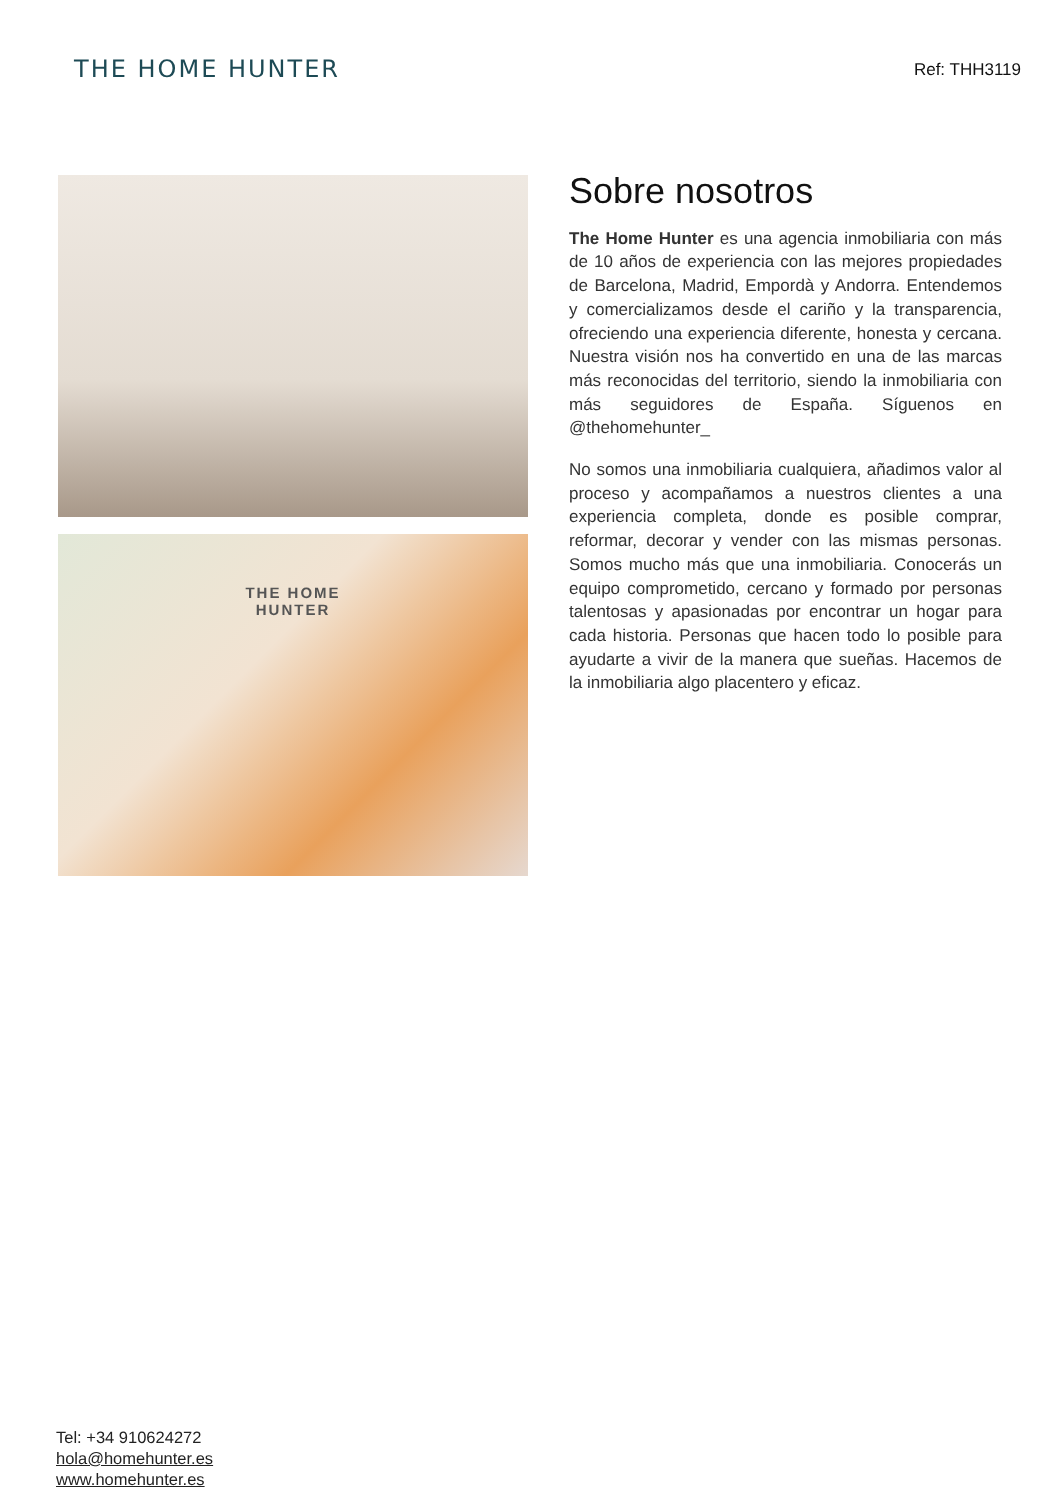THE HOME HUNTER
Ref: THH3119
THE HOME
HUNTER
Sobre nosotros
The Home Hunter es una agencia inmobiliaria con más de 10 años de experiencia con las mejores propiedades de Barcelona, Madrid, Empordà y Andorra. Entendemos y comercializamos desde el cariño y la transparencia, ofreciendo una experiencia diferente, honesta y cercana. Nuestra visión nos ha convertido en una de las marcas más reconocidas del territorio, siendo la inmobiliaria con más seguidores de España. Síguenos en @thehomehunter_
No somos una inmobiliaria cualquiera, añadimos valor al proceso y acompañamos a nuestros clientes a una experiencia completa, donde es posible comprar, reformar, decorar y vender con las mismas personas. Somos mucho más que una inmobiliaria. Conocerás un equipo comprometido, cercano y formado por personas talentosas y apasionadas por encontrar un hogar para cada historia. Personas que hacen todo lo posible para ayudarte a vivir de la manera que sueñas. Hacemos de la inmobiliaria algo placentero y eficaz.
Tel: +34 910624272
hola@homehunter.es
www.homehunter.es